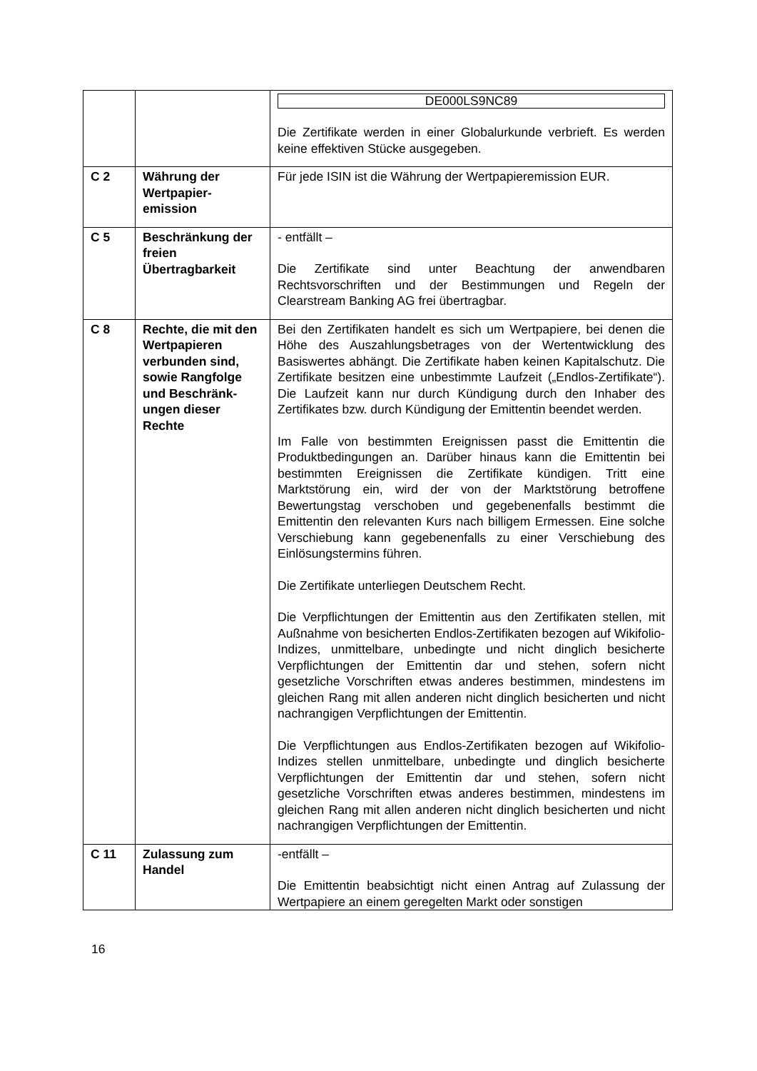| | | DE000LS9NC89 Die Zertifikate werden in einer Globalurkunde verbrieft. Es werden keine effektiven Stücke ausgegeben. |
| C 2 | Währung der Wertpapier-emission | Für jede ISIN ist die Währung der Wertpapieremission EUR. |
| C 5 | Beschränkung der freien Übertragbarkeit | - entfällt – Die Zertifikate sind unter Beachtung der anwendbaren Rechtsvorschriften und der Bestimmungen und Regeln der Clearstream Banking AG frei übertragbar. |
| C 8 | Rechte, die mit den Wertpapieren verbunden sind, sowie Rangfolge und Beschränk-ungen dieser Rechte | Bei den Zertifikaten handelt es sich um Wertpapiere, bei denen die Höhe des Auszahlungsbetrages von der Wertentwicklung des Basiswertes abhängt. Die Zertifikate haben keinen Kapitalschutz. Die Zertifikate besitzen eine unbestimmte Laufzeit („Endlos-Zertifikate“). Die Laufzeit kann nur durch Kündigung durch den Inhaber des Zertifikates bzw. durch Kündigung der Emittentin beendet werden. Im Falle von bestimmten Ereignissen passt die Emittentin die Produktbedingungen an. Darüber hinaus kann die Emittentin bei bestimmten Ereignissen die Zertifikate kündigen. Tritt eine Marktstörung ein, wird der von der Marktstörung betroffene Bewertungstag verschoben und gegebenenfalls bestimmt die Emittentin den relevanten Kurs nach billigem Ermessen. Eine solche Verschiebung kann gegebenenfalls zu einer Verschiebung des Einlösungstermins führen. Die Zertifikate unterliegen Deutschem Recht. Die Verpflichtungen der Emittentin aus den Zertifikaten stellen, mit Außnahme von besicherten Endlos-Zertifikaten bezogen auf Wikifolio-Indizes, unmittelbare, unbedingte und nicht dinglich besicherte Verpflichtungen der Emittentin dar und stehen, sofern nicht gesetzliche Vorschriften etwas anderes bestimmen, mindestens im gleichen Rang mit allen anderen nicht dinglich besicherten und nicht nachrangigen Verpflichtungen der Emittentin. Die Verpflichtungen aus Endlos-Zertifikaten bezogen auf Wikifolio-Indizes stellen unmittelbare, unbedingte und dinglich besicherte Verpflichtungen der Emittentin dar und stehen, sofern nicht gesetzliche Vorschriften etwas anderes bestimmen, mindestens im gleichen Rang mit allen anderen nicht dinglich besicherten und nicht nachrangigen Verpflichtungen der Emittentin. |
| C 11 | Zulassung zum Handel | -entfällt – Die Emittentin beabsichtigt nicht einen Antrag auf Zulassung der Wertpapiere an einem geregelten Markt oder sonstigen |
16